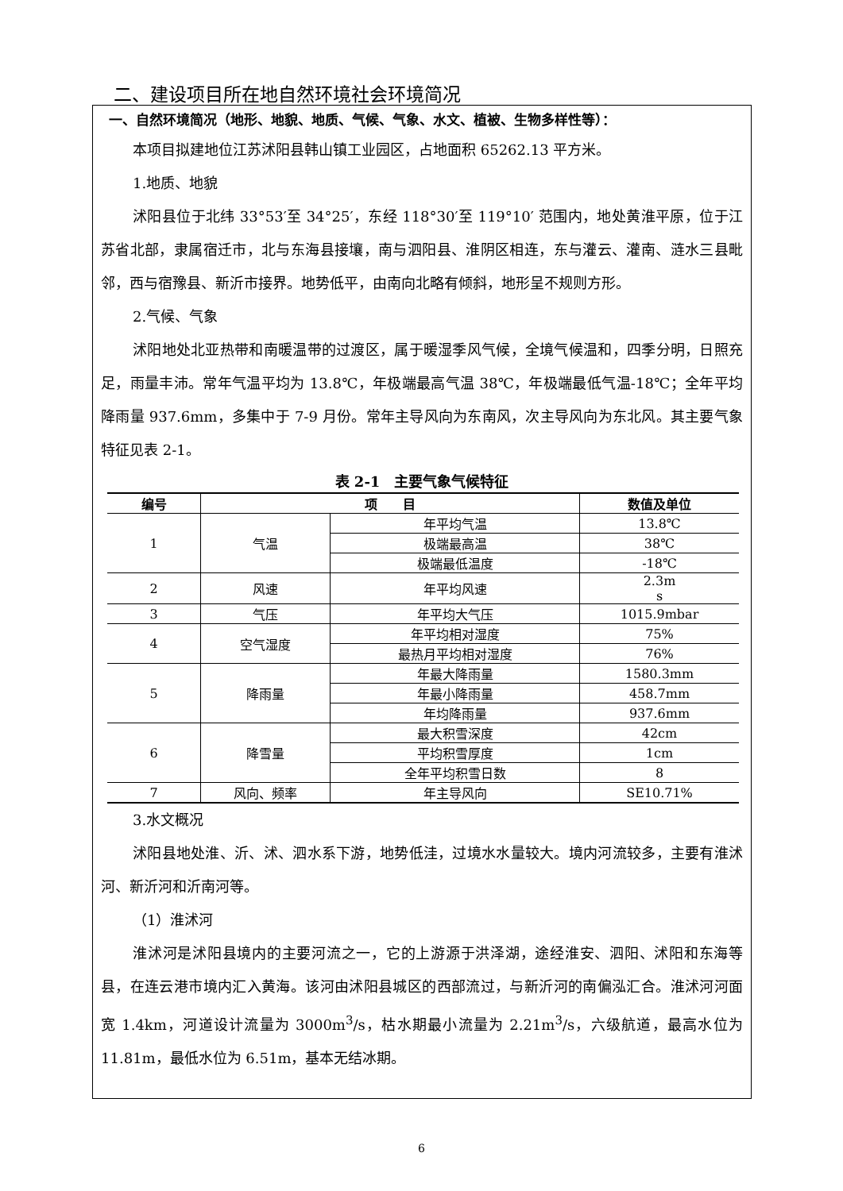二、建设项目所在地自然环境社会环境简况
一、自然环境简况（地形、地貌、地质、气候、气象、水文、植被、生物多样性等）：
本项目拟建地位江苏沭阳县韩山镇工业园区，占地面积 65262.13 平方米。
1.地质、地貌
沭阳县位于北纬 33°53′至 34°25′，东经 118°30′至 119°10′ 范围内，地处黄淮平原，位于江苏省北部，隶属宿迁市，北与东海县接壤，南与泗阳县、淮阴区相连，东与灌云、灌南、涟水三县毗邻，西与宿豫县、新沂市接界。地势低平，由南向北略有倾斜，地形呈不规则方形。
2.气候、气象
沭阳地处北亚热带和南暖温带的过渡区，属于暖湿季风气候，全境气候温和，四季分明，日照充足，雨量丰沛。常年气温平均为 13.8℃，年极端最高气温 38℃，年极端最低气温-18℃；全年平均降雨量 937.6mm，多集中于 7-9 月份。常年主导风向为东南风，次主导风向为东北风。其主要气象特征见表 2-1。
表 2-1　主要气象气候特征
| 编号 | 项 目 | | 数值及单位 |
| --- | --- | --- | --- |
| 1 | 气温 | 年平均气温 | 13.8℃ |
| | | 极端最高温 | 38℃ |
| | | 极端最低温度 | -18℃ |
| 2 | 风速 | 年平均风速 | 2.3m s |
| 3 | 气压 | 年平均大气压 | 1015.9mbar |
| 4 | 空气湿度 | 年平均相对湿度 | 75% |
| | | 最热月平均相对湿度 | 76% |
| 5 | 降雨量 | 年最大降雨量 | 1580.3mm |
| | | 年最小降雨量 | 458.7mm |
| | | 年均降雨量 | 937.6mm |
| 6 | 降雪量 | 最大积雪深度 | 42cm |
| | | 平均积雪厚度 | 1cm |
| | | 全年平均积雪日数 | 8 |
| 7 | 风向、频率 | 年主导风向 | SE10.71% |
3.水文概况
沭阳县地处淮、沂、沭、泗水系下游，地势低洼，过境水水量较大。境内河流较多，主要有淮沭河、新沂河和沂南河等。
（1）淮沭河
淮沭河是沭阳县境内的主要河流之一，它的上游源于洪泽湖，途经淮安、泗阳、沭阳和东海等县，在连云港市境内汇入黄海。该河由沭阳县城区的西部流过，与新沂河的南偏泓汇合。淮沭河河面宽 1.4km，河道设计流量为 3000m<sup>3</sup>/s，枯水期最小流量为 2.21m<sup>3</sup>/s，六级航道，最高水位为 11.81m，最低水位为 6.51m，基本无结冰期。
6